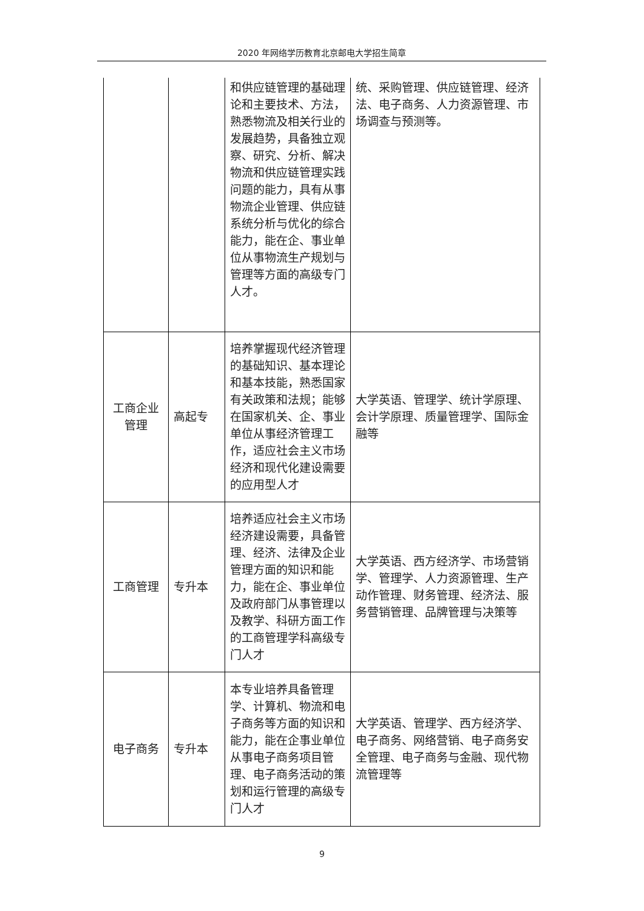2020 年网络学历教育北京邮电大学招生简章
| | | 和供应链管理的基础理论和主要技术、方法，熟悉物流及相关行业的发展趋势，具备独立观察、研究、分析、解决物流和供应链管理实践问题的能力，具有从事物流企业管理、供应链系统分析与优化的综合能力，能在企、事业单位从事物流生产规划与管理等方面的高级专门人才。 | 统、采购管理、供应链管理、经济法、电子商务、人力资源管理、市场调查与预测等。 |
| 工商企业管理 | 高起专 | 培养掌握现代经济管理的基础知识、基本理论和基本技能，熟悉国家有关政策和法规；能够在国家机关、企、事业单位从事经济管理工作，适应社会主义市场经济和现代化建设需要的应用型人才 | 大学英语、管理学、统计学原理、会计学原理、质量管理学、国际金融等 |
| 工商管理 | 专升本 | 培养适应社会主义市场经济建设需要，具备管理、经济、法律及企业管理方面的知识和能力，能在企、事业单位及政府部门从事管理以及教学、科研方面工作的工商管理学科高级专门人才 | 大学英语、西方经济学、市场营销学、管理学、人力资源管理、生产动作管理、财务管理、经济法、服务营销管理、品牌管理与决策等 |
| 电子商务 | 专升本 | 本专业培养具备管理学、计算机、物流和电子商务等方面的知识和能力，能在企事业单位从事电子商务项目管理、电子商务活动的策划和运行管理的高级专门人才 | 大学英语、管理学、西方经济学、电子商务、网络营销、电子商务安全管理、电子商务与金融、现代物流管理等 |
9